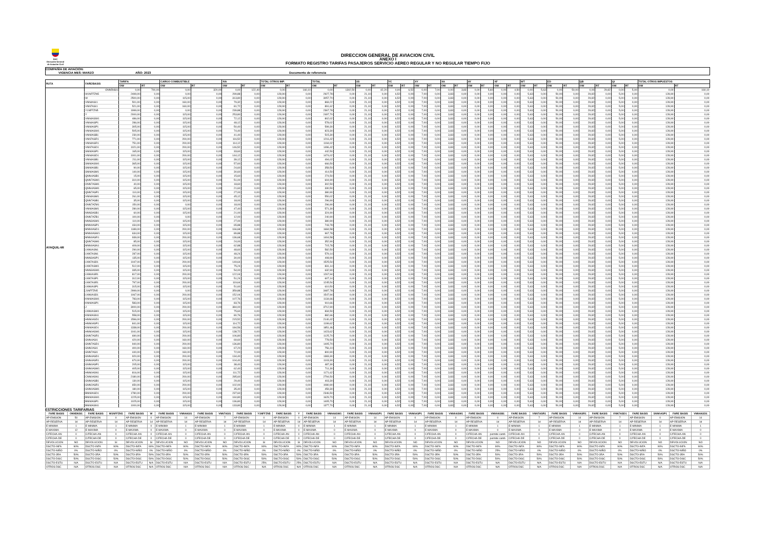DAC
Dirección General
de Aviación Civil
DIRECCION GENERAL DE AVIACION CIVIL
ANEXO I
FORMATO REGISTRO TARIFAS PASAJEROS SERVICIO AEREO REGULAR Y NO REGULAR TIEMPO FIJO
COMPAÑÍA DE AVIACION:
VIGENCIA MES: MARZO AÑO: 2023 Documento de referencia
| RUTA | FARE/BASIS | TARIFA | | CARGO COMBUSTIBLE | | IVA | | TOTAL OTROS IMP. | | TOTAL | | US | | YC | | XY | | XA | | AY | | XF | | WT | | ED | | QB | | QI | | TOTAL OTROS IMPUESTOS | |
| --- | --- | --- | --- | --- | --- | --- | --- | --- | --- | --- | --- | --- | --- | --- | --- | --- | --- | --- | --- | --- | --- | --- | --- | --- | --- | --- | --- | --- | --- | --- | --- | --- | --- |
| | | OW | RT | OW | RT | OW | RT | OW | RT | OW | RT | OW | RT | OW | RT | OW | RT | OW | RT | OW | RT | OW | RT | OW | RT | OW | RT | OW | RT | OW | RT | OW | RT |
| AYAQUIL-MI | ONN5NSI1 | 0,00 | 700,00 | 0,00 | 320,00 | 0,00 | 122,40 | 0,00 | 160,10 | 0,00 | 1302,50 | 0,00 | 42,20 | 0,00 | 6,52 | 0,00 | 7,00 | 0,00 | 3,83 | 0,00 | 5,60 | 0,00 | 4,50 | 0,00 | 5,63 | 0,00 | 50,00 | 0,00 | 29,82 | 0,00 | 5,00 | 0,00 | 160,10 |
| | W1NFFZN5 | 2499,00 | 0,00 | 0,00 | 0,00 | 299,88 | 0,00 | 128,90 | 0,00 | 2927,78 | 0,00 | 21,10 | 0,00 | 6,52 | 0,00 | 7,00 | 0,00 | 3,83 | 0,00 | 0,00 | 0,00 | 0,00 | 0,00 | 5,63 | 0,00 | 50,00 | 0,00 | 29,82 | 0,00 | 5,00 | 0,00 | 128,90 | 0,00 |
| | W | 2500,00 | 0,00 | 115,00 | 0,00 | 313,80 | 0,00 | 128,90 | 0,00 | 3057,70 | 0,00 | 21,10 | 0,00 | 6,52 | 0,00 | 7,00 | 0,00 | 3,83 | 0,00 | 0,00 | 0,00 | 0,00 | 0,00 | 5,63 | 0,00 | 50,00 | 0,00 | 29,82 | 0,00 | 5,00 | 0,00 | 128,90 | 0,00 |
| | VNN4ASI1 | 501,00 | 0,00 | 160,00 | 0,00 | 79,32 | 0,00 | 128,90 | 0,00 | 869,22 | 0,00 | 21,10 | 0,00 | 6,52 | 0,00 | 7,00 | 0,00 | 3,83 | 0,00 | 0,00 | 0,00 | 0,00 | 0,00 | 5,63 | 0,00 | 50,00 | 0,00 | 29,82 | 0,00 | 5,00 | 0,00 | 128,90 | 0,00 |
| | VNN7ASI1 | 521,00 | 0,00 | 160,00 | 0,00 | 81,72 | 0,00 | 128,90 | 0,00 | 891,62 | 0,00 | 21,10 | 0,00 | 6,52 | 0,00 | 7,00 | 0,00 | 3,83 | 0,00 | 0,00 | 0,00 | 0,00 | 0,00 | 5,63 | 0,00 | 50,00 | 0,00 | 29,82 | 0,00 | 5,00 | 0,00 | 128,90 | 0,00 |
| | Y1NFFZN5 | 1999,00 | 0,00 | 0,00 | 0,00 | 239,88 | 0,00 | 128,90 | 0,00 | 2367,78 | 0,00 | 21,10 | 0,00 | 6,52 | 0,00 | 7,00 | 0,00 | 3,83 | 0,00 | 0,00 | 0,00 | 0,00 | 0,00 | 5,63 | 0,00 | 50,00 | 0,00 | 29,82 | 0,00 | 5,00 | 0,00 | 128,90 | 0,00 |
| | Y | 2000,00 | 0,00 | 115,00 | 0,00 | 253,80 | 0,00 | 128,90 | 0,00 | 2497,70 | 0,00 | 21,10 | 0,00 | 6,52 | 0,00 | 7,00 | 0,00 | 3,83 | 0,00 | 0,00 | 0,00 | 0,00 | 0,00 | 5,63 | 0,00 | 50,00 | 0,00 | 29,82 | 0,00 | 5,00 | 0,00 | 128,90 | 0,00 |
| | VNN4ASW1 | 486,00 | 0,00 | 115,00 | 0,00 | 72,12 | 0,00 | 128,90 | 0,00 | 802,02 | 0,00 | 21,10 | 0,00 | 6,52 | 0,00 | 7,00 | 0,00 | 3,83 | 0,00 | 0,00 | 0,00 | 0,00 | 0,00 | 5,63 | 0,00 | 50,00 | 0,00 | 29,82 | 0,00 | 5,00 | 0,00 | 128,90 | 0,00 |
| | VNN4ASP1 | 286,00 | 0,00 | 115,00 | 0,00 | 48,12 | 0,00 | 128,90 | 0,00 | 578,02 | 0,00 | 21,10 | 0,00 | 6,52 | 0,00 | 7,00 | 0,00 | 3,83 | 0,00 | 0,00 | 0,00 | 0,00 | 0,00 | 5,63 | 0,00 | 50,00 | 0,00 | 29,82 | 0,00 | 5,00 | 0,00 | 128,90 | 0,00 |
| | VNN0ASP1 | 305,00 | 0,00 | 115,00 | 0,00 | 50,40 | 0,00 | 128,90 | 0,00 | 599,30 | 0,00 | 21,10 | 0,00 | 6,52 | 0,00 | 7,00 | 0,00 | 3,83 | 0,00 | 0,00 | 0,00 | 0,00 | 0,00 | 5,63 | 0,00 | 50,00 | 0,00 | 29,82 | 0,00 | 5,00 | 0,00 | 128,90 | 0,00 |
| | VNN0ASW1 | 505,00 | 0,00 | 115,00 | 0,00 | 74,40 | 0,00 | 128,90 | 0,00 | 823,30 | 0,00 | 21,10 | 0,00 | 6,52 | 0,00 | 7,00 | 0,00 | 3,83 | 0,00 | 0,00 | 0,00 | 0,00 | 0,00 | 5,63 | 0,00 | 50,00 | 0,00 | 29,82 | 0,00 | 5,00 | 0,00 | 128,90 | 0,00 |
| | VNN0ASB1 | 230,00 | 0,00 | 115,00 | 0,00 | 41,40 | 0,00 | 128,90 | 0,00 | 515,30 | 0,00 | 21,10 | 0,00 | 6,52 | 0,00 | 7,00 | 0,00 | 3,83 | 0,00 | 0,00 | 0,00 | 0,00 | 0,00 | 5,63 | 0,00 | 50,00 | 0,00 | 29,82 | 0,00 | 5,00 | 0,00 | 128,90 | 0,00 |
| | VNN7ASR1 | 771,00 | 0,00 | 200,00 | 0,00 | 116,52 | 0,00 | 128,90 | 0,00 | 1216,42 | 0,00 | 21,10 | 0,00 | 6,52 | 0,00 | 7,00 | 0,00 | 3,83 | 0,00 | 0,00 | 0,00 | 0,00 | 0,00 | 5,63 | 0,00 | 50,00 | 0,00 | 29,82 | 0,00 | 5,00 | 0,00 | 128,90 | 0,00 |
| | VNN4ASR1 | 751,00 | 0,00 | 200,00 | 0,00 | 114,12 | 0,00 | 128,90 | 0,00 | 1194,02 | 0,00 | 21,10 | 0,00 | 6,52 | 0,00 | 7,00 | 0,00 | 3,83 | 0,00 | 0,00 | 0,00 | 0,00 | 0,00 | 5,63 | 0,00 | 50,00 | 0,00 | 29,82 | 0,00 | 5,00 | 0,00 | 128,90 | 0,00 |
| | VNN7ASD1 | 1021,00 | 0,00 | 200,00 | 0,00 | 146,52 | 0,00 | 128,90 | 0,00 | 1496,42 | 0,00 | 21,10 | 0,00 | 6,52 | 0,00 | 7,00 | 0,00 | 3,83 | 0,00 | 0,00 | 0,00 | 0,00 | 0,00 | 5,63 | 0,00 | 50,00 | 0,00 | 29,82 | 0,00 | 5,00 | 0,00 | 128,90 | 0,00 |
| | SNN0ASP1 | 165,00 | 0,00 | 115,00 | 0,00 | 33,60 | 0,00 | 128,90 | 0,00 | 442,50 | 0,00 | 21,10 | 0,00 | 6,52 | 0,00 | 7,00 | 0,00 | 3,83 | 0,00 | 0,00 | 0,00 | 0,00 | 0,00 | 5,63 | 0,00 | 50,00 | 0,00 | 29,82 | 0,00 | 5,00 | 0,00 | 128,90 | 0,00 |
| | VNN4ASD1 | 1001,00 | 0,00 | 200,00 | 0,00 | 144,12 | 0,00 | 128,90 | 0,00 | 1474,02 | 0,00 | 21,10 | 0,00 | 6,52 | 0,00 | 7,00 | 0,00 | 3,83 | 0,00 | 0,00 | 0,00 | 0,00 | 0,00 | 5,63 | 0,00 | 50,00 | 0,00 | 29,82 | 0,00 | 5,00 | 0,00 | 128,90 | 0,00 |
| | VNN4ASB1 | 211,00 | 0,00 | 115,00 | 0,00 | 39,12 | 0,00 | 128,90 | 0,00 | 494,02 | 0,00 | 21,10 | 0,00 | 6,52 | 0,00 | 7,00 | 0,00 | 3,83 | 0,00 | 0,00 | 0,00 | 0,00 | 0,00 | 5,63 | 0,00 | 50,00 | 0,00 | 29,82 | 0,00 | 5,00 | 0,00 | 128,90 | 0,00 |
| | SNN0ASW1 | 365,00 | 0,00 | 115,00 | 0,00 | 57,60 | 0,00 | 128,90 | 0,00 | 666,50 | 0,00 | 21,10 | 0,00 | 6,52 | 0,00 | 7,00 | 0,00 | 3,83 | 0,00 | 0,00 | 0,00 | 0,00 | 0,00 | 5,63 | 0,00 | 50,00 | 0,00 | 29,82 | 0,00 | 5,00 | 0,00 | 128,90 | 0,00 |
| | SNN0ASB1 | 90,00 | 0,00 | 115,00 | 0,00 | 24,60 | 0,00 | 128,90 | 0,00 | 358,50 | 0,00 | 21,10 | 0,00 | 6,52 | 0,00 | 7,00 | 0,00 | 3,83 | 0,00 | 0,00 | 0,00 | 0,00 | 0,00 | 5,63 | 0,00 | 50,00 | 0,00 | 29,82 | 0,00 | 5,00 | 0,00 | 128,90 | 0,00 |
| | SNN0ASM1 | 140,00 | 0,00 | 115,00 | 0,00 | 30,60 | 0,00 | 128,90 | 0,00 | 414,50 | 0,00 | 21,10 | 0,00 | 6,52 | 0,00 | 7,00 | 0,00 | 3,83 | 0,00 | 0,00 | 0,00 | 0,00 | 0,00 | 5,63 | 0,00 | 50,00 | 0,00 | 29,82 | 0,00 | 5,00 | 0,00 | 128,90 | 0,00 |
| | QNN4ASB1 | 15,00 | 0,00 | 115,00 | 0,00 | 15,60 | 0,00 | 128,90 | 0,00 | 274,50 | 0,00 | 21,10 | 0,00 | 6,52 | 0,00 | 7,00 | 0,00 | 3,83 | 0,00 | 0,00 | 0,00 | 0,00 | 0,00 | 5,63 | 0,00 | 50,00 | 0,00 | 29,82 | 0,00 | 5,00 | 0,00 | 128,90 | 0,00 |
| | QNN7ASW1 | 310,00 | 0,00 | 115,00 | 0,00 | 51,00 | 0,00 | 128,90 | 0,00 | 604,90 | 0,00 | 21,10 | 0,00 | 6,52 | 0,00 | 7,00 | 0,00 | 3,83 | 0,00 | 0,00 | 0,00 | 0,00 | 0,00 | 5,63 | 0,00 | 50,00 | 0,00 | 29,82 | 0,00 | 5,00 | 0,00 | 128,90 | 0,00 |
| | ONN7ASM1 | 40,00 | 0,00 | 115,00 | 0,00 | 18,60 | 0,00 | 128,90 | 0,00 | 302,50 | 0,00 | 21,10 | 0,00 | 6,52 | 0,00 | 7,00 | 0,00 | 3,83 | 0,00 | 0,00 | 0,00 | 0,00 | 0,00 | 5,63 | 0,00 | 50,00 | 0,00 | 29,82 | 0,00 | 5,00 | 0,00 | 128,90 | 0,00 |
| | QNN4ASM1 | 65,00 | 0,00 | 115,00 | 0,00 | 21,60 | 0,00 | 128,90 | 0,00 | 330,50 | 0,00 | 21,10 | 0,00 | 6,52 | 0,00 | 7,00 | 0,00 | 3,83 | 0,00 | 0,00 | 0,00 | 0,00 | 0,00 | 5,63 | 0,00 | 50,00 | 0,00 | 29,82 | 0,00 | 5,00 | 0,00 | 128,90 | 0,00 |
| | QNN7ASP1 | 110,00 | 0,00 | 115,00 | 0,00 | 27,00 | 0,00 | 128,90 | 0,00 | 380,90 | 0,00 | 21,10 | 0,00 | 6,52 | 0,00 | 7,00 | 0,00 | 3,83 | 0,00 | 0,00 | 0,00 | 0,00 | 0,00 | 5,63 | 0,00 | 50,00 | 0,00 | 29,82 | 0,00 | 5,00 | 0,00 | 128,90 | 0,00 |
| | VNN4ASM1 | 261,00 | 0,00 | 115,00 | 0,00 | 45,12 | 0,00 | 128,90 | 0,00 | 550,02 | 0,00 | 21,10 | 0,00 | 6,52 | 0,00 | 7,00 | 0,00 | 3,83 | 0,00 | 0,00 | 0,00 | 0,00 | 0,00 | 5,63 | 0,00 | 50,00 | 0,00 | 29,82 | 0,00 | 5,00 | 0,00 | 128,90 | 0,00 |
| | QNN7ASB1 | 35,00 | 0,00 | 115,00 | 0,00 | 18,00 | 0,00 | 128,90 | 0,00 | 296,90 | 0,00 | 21,10 | 0,00 | 6,52 | 0,00 | 7,00 | 0,00 | 3,83 | 0,00 | 0,00 | 0,00 | 0,00 | 0,00 | 5,63 | 0,00 | 50,00 | 0,00 | 29,82 | 0,00 | 5,00 | 0,00 | 128,90 | 0,00 |
| | ONN7AZM1 | 150,00 | 0,00 | 0,00 | 0,00 | 18,00 | 0,00 | 128,90 | 0,00 | 296,90 | 0,00 | 21,10 | 0,00 | 6,52 | 0,00 | 7,00 | 0,00 | 3,83 | 0,00 | 0,00 | 0,00 | 0,00 | 0,00 | 5,63 | 0,00 | 50,00 | 0,00 | 29,82 | 0,00 | 5,00 | 0,00 | 128,90 | 0,00 |
| | VNN0ASM1 | 280,00 | 0,00 | 115,00 | 0,00 | 47,40 | 0,00 | 128,90 | 0,00 | 571,30 | 0,00 | 21,10 | 0,00 | 6,52 | 0,00 | 7,00 | 0,00 | 3,83 | 0,00 | 0,00 | 0,00 | 0,00 | 0,00 | 5,63 | 0,00 | 50,00 | 0,00 | 29,82 | 0,00 | 5,00 | 0,00 | 128,90 | 0,00 |
| | NNN3ASB1 | 60,00 | 0,00 | 115,00 | 0,00 | 21,00 | 0,00 | 128,90 | 0,00 | 324,90 | 0,00 | 21,10 | 0,00 | 6,52 | 0,00 | 7,00 | 0,00 | 3,83 | 0,00 | 0,00 | 0,00 | 0,00 | 0,00 | 5,63 | 0,00 | 50,00 | 0,00 | 29,82 | 0,00 | 5,00 | 0,00 | 128,90 | 0,00 |
| | ONN7AZB1 | 100,00 | 0,00 | 0,00 | 0,00 | 12,00 | 0,00 | 128,90 | 0,00 | 240,90 | 0,00 | 21,10 | 0,00 | 6,52 | 0,00 | 7,00 | 0,00 | 3,83 | 0,00 | 0,00 | 0,00 | 0,00 | 0,00 | 5,63 | 0,00 | 50,00 | 0,00 | 29,82 | 0,00 | 5,00 | 0,00 | 128,90 | 0,00 |
| | NNN3ASM1 | 110,00 | 0,00 | 115,00 | 0,00 | 27,00 | 0,00 | 128,90 | 0,00 | 380,90 | 0,00 | 21,10 | 0,00 | 6,52 | 0,00 | 7,00 | 0,00 | 3,83 | 0,00 | 0,00 | 0,00 | 0,00 | 0,00 | 5,63 | 0,00 | 50,00 | 0,00 | 29,82 | 0,00 | 5,00 | 0,00 | 128,90 | 0,00 |
| | MNN0ASP1 | 434,00 | 0,00 | 115,00 | 0,00 | 65,88 | 0,00 | 128,90 | 0,00 | 743,78 | 0,00 | 21,10 | 0,00 | 6,52 | 0,00 | 7,00 | 0,00 | 3,83 | 0,00 | 0,00 | 0,00 | 0,00 | 0,00 | 5,63 | 0,00 | 50,00 | 0,00 | 29,82 | 0,00 | 5,00 | 0,00 | 128,90 | 0,00 |
| | MNN0ASD1 | 1189,00 | 0,00 | 200,00 | 0,00 | 166,68 | 0,00 | 128,90 | 0,00 | 1684,58 | 0,00 | 21,10 | 0,00 | 6,52 | 0,00 | 7,00 | 0,00 | 3,83 | 0,00 | 0,00 | 0,00 | 0,00 | 0,00 | 5,63 | 0,00 | 50,00 | 0,00 | 29,82 | 0,00 | 5,00 | 0,00 | 128,90 | 0,00 |
| | MNN0ASW1 | 634,00 | 0,00 | 115,00 | 0,00 | 89,88 | 0,00 | 128,90 | 0,00 | 967,78 | 0,00 | 21,10 | 0,00 | 6,52 | 0,00 | 7,00 | 0,00 | 3,83 | 0,00 | 0,00 | 0,00 | 0,00 | 0,00 | 5,63 | 0,00 | 50,00 | 0,00 | 29,82 | 0,00 | 5,00 | 0,00 | 128,90 | 0,00 |
| | MNN0ASR1 | 939,00 | 0,00 | 200,00 | 0,00 | 136,68 | 0,00 | 128,90 | 0,00 | 1404,58 | 0,00 | 21,10 | 0,00 | 6,52 | 0,00 | 7,00 | 0,00 | 3,83 | 0,00 | 0,00 | 0,00 | 0,00 | 0,00 | 5,63 | 0,00 | 50,00 | 0,00 | 29,82 | 0,00 | 5,00 | 0,00 | 128,90 | 0,00 |
| | QNN7ASM1 | 85,00 | 0,00 | 115,00 | 0,00 | 24,00 | 0,00 | 128,90 | 0,00 | 352,90 | 0,00 | 21,10 | 0,00 | 6,52 | 0,00 | 7,00 | 0,00 | 3,83 | 0,00 | 0,00 | 0,00 | 0,00 | 0,00 | 5,63 | 0,00 | 50,00 | 0,00 | 29,82 | 0,00 | 5,00 | 0,00 | 128,90 | 0,00 |
| | MNN0ASN1 | 409,00 | 0,00 | 115,00 | 0,00 | 62,88 | 0,00 | 128,90 | 0,00 | 715,78 | 0,00 | 21,10 | 0,00 | 6,52 | 0,00 | 7,00 | 0,00 | 3,83 | 0,00 | 0,00 | 0,00 | 0,00 | 0,00 | 5,63 | 0,00 | 50,00 | 0,00 | 29,82 | 0,00 | 5,00 | 0,00 | 128,90 | 0,00 |
| | LNN0ASN1 | 290,00 | 0,00 | 115,00 | 0,00 | 48,60 | 0,00 | 128,90 | 0,00 | 582,50 | 0,00 | 21,10 | 0,00 | 6,52 | 0,00 | 7,00 | 0,00 | 3,83 | 0,00 | 0,00 | 0,00 | 0,00 | 0,00 | 5,63 | 0,00 | 50,00 | 0,00 | 29,82 | 0,00 | 5,00 | 0,00 | 128,90 | 0,00 |
| | LNN7ASN1 | 287,00 | 0,00 | 115,00 | 0,00 | 48,24 | 0,00 | 128,90 | 0,00 | 579,14 | 0,00 | 21,10 | 0,00 | 6,52 | 0,00 | 7,00 | 0,00 | 3,83 | 0,00 | 0,00 | 0,00 | 0,00 | 0,00 | 5,63 | 0,00 | 50,00 | 0,00 | 29,82 | 0,00 | 5,00 | 0,00 | 128,90 | 0,00 |
| | NNN3ASP1 | 135,00 | 0,00 | 115,00 | 0,00 | 30,00 | 0,00 | 128,90 | 0,00 | 408,90 | 0,00 | 21,10 | 0,00 | 6,52 | 0,00 | 7,00 | 0,00 | 3,83 | 0,00 | 0,00 | 0,00 | 0,00 | 0,00 | 5,63 | 0,00 | 50,00 | 0,00 | 29,82 | 0,00 | 5,00 | 0,00 | 128,90 | 0,00 |
| | LNN7ASD1 | 1047,00 | 0,00 | 200,00 | 0,00 | 149,64 | 0,00 | 128,90 | 0,00 | 1525,54 | 0,00 | 21,10 | 0,00 | 6,52 | 0,00 | 7,00 | 0,00 | 3,83 | 0,00 | 0,00 | 0,00 | 0,00 | 0,00 | 5,63 | 0,00 | 50,00 | 0,00 | 29,82 | 0,00 | 5,00 | 0,00 | 128,90 | 0,00 |
| | LNN7ASW1 | 512,00 | 0,00 | 115,00 | 0,00 | 75,24 | 0,00 | 128,90 | 0,00 | 831,14 | 0,00 | 21,10 | 0,00 | 6,52 | 0,00 | 7,00 | 0,00 | 3,83 | 0,00 | 0,00 | 0,00 | 0,00 | 0,00 | 5,63 | 0,00 | 50,00 | 0,00 | 29,82 | 0,00 | 5,00 | 0,00 | 128,90 | 0,00 |
| | NNN3ASW1 | 335,00 | 0,00 | 115,00 | 0,00 | 54,00 | 0,00 | 128,90 | 0,00 | 632,90 | 0,00 | 21,10 | 0,00 | 6,52 | 0,00 | 7,00 | 0,00 | 3,83 | 0,00 | 0,00 | 0,00 | 0,00 | 0,00 | 5,63 | 0,00 | 50,00 | 0,00 | 29,82 | 0,00 | 5,00 | 0,00 | 128,90 | 0,00 |
| | LNN0ASR1 | 817,00 | 0,00 | 200,00 | 0,00 | 122,04 | 0,00 | 128,90 | 0,00 | 1267,94 | 0,00 | 21,10 | 0,00 | 6,52 | 0,00 | 7,00 | 0,00 | 3,83 | 0,00 | 0,00 | 0,00 | 0,00 | 0,00 | 5,63 | 0,00 | 50,00 | 0,00 | 29,82 | 0,00 | 5,00 | 0,00 | 128,90 | 0,00 |
| | LNN7ASP1 | 312,00 | 0,00 | 115,00 | 0,00 | 51,24 | 0,00 | 128,90 | 0,00 | 607,14 | 0,00 | 21,10 | 0,00 | 6,52 | 0,00 | 7,00 | 0,00 | 3,83 | 0,00 | 0,00 | 0,00 | 0,00 | 0,00 | 5,63 | 0,00 | 50,00 | 0,00 | 29,82 | 0,00 | 5,00 | 0,00 | 128,90 | 0,00 |
| | LNN7ASR1 | 797,00 | 0,00 | 200,00 | 0,00 | 119,64 | 0,00 | 128,90 | 0,00 | 1245,54 | 0,00 | 21,10 | 0,00 | 6,52 | 0,00 | 7,00 | 0,00 | 3,83 | 0,00 | 0,00 | 0,00 | 0,00 | 0,00 | 5,63 | 0,00 | 50,00 | 0,00 | 29,82 | 0,00 | 5,00 | 0,00 | 128,90 | 0,00 |
| | LNN0ASP1 | 315,00 | 0,00 | 115,00 | 0,00 | 51,60 | 0,00 | 128,90 | 0,00 | 610,50 | 0,00 | 21,10 | 0,00 | 6,52 | 0,00 | 7,00 | 0,00 | 3,83 | 0,00 | 0,00 | 0,00 | 0,00 | 0,00 | 5,63 | 0,00 | 50,00 | 0,00 | 29,82 | 0,00 | 5,00 | 0,00 | 128,90 | 0,00 |
| | J1NFFZN5 | 2999,00 | 0,00 | 0,00 | 0,00 | 359,88 | 0,00 | 128,90 | 0,00 | 3487,78 | 0,00 | 21,10 | 0,00 | 6,52 | 0,00 | 7,00 | 0,00 | 3,83 | 0,00 | 0,00 | 0,00 | 0,00 | 0,00 | 5,63 | 0,00 | 50,00 | 0,00 | 29,82 | 0,00 | 5,00 | 0,00 | 128,90 | 0,00 |
| | LNN0ASD1 | 1067,00 | 0,00 | 200,00 | 0,00 | 152,04 | 0,00 | 128,90 | 0,00 | 1547,94 | 0,00 | 21,10 | 0,00 | 6,52 | 0,00 | 7,00 | 0,00 | 3,83 | 0,00 | 0,00 | 0,00 | 0,00 | 0,00 | 5,63 | 0,00 | 50,00 | 0,00 | 29,82 | 0,00 | 5,00 | 0,00 | 128,90 | 0,00 |
| | KNN0ASW1 | 783,00 | 0,00 | 115,00 | 0,00 | 107,76 | 0,00 | 128,90 | 0,00 | 1134,66 | 0,00 | 21,10 | 0,00 | 6,52 | 0,00 | 7,00 | 0,00 | 3,83 | 0,00 | 0,00 | 0,00 | 0,00 | 0,00 | 5,63 | 0,00 | 50,00 | 0,00 | 29,82 | 0,00 | 5,00 | 0,00 | 128,90 | 0,00 |
| | KNN0ASP1 | 583,00 | 0,00 | 115,00 | 0,00 | 83,76 | 0,00 | 128,90 | 0,00 | 910,66 | 0,00 | 21,10 | 0,00 | 6,52 | 0,00 | 7,00 | 0,00 | 3,83 | 0,00 | 0,00 | 0,00 | 0,00 | 0,00 | 5,63 | 0,00 | 50,00 | 0,00 | 29,82 | 0,00 | 5,00 | 0,00 | 128,90 | 0,00 |
| | J | 3000,00 | 0,00 | 200,00 | 0,00 | 384,00 | 0,00 | 128,90 | 0,00 | 3712,90 | 0,00 | 21,10 | 0,00 | 6,52 | 0,00 | 7,00 | 0,00 | 3,83 | 0,00 | 0,00 | 0,00 | 0,00 | 0,00 | 5,63 | 0,00 | 50,00 | 0,00 | 29,82 | 0,00 | 5,00 | 0,00 | 128,90 | 0,00 |
| | LNN0ASW1 | 515,00 | 0,00 | 115,00 | 0,00 | 75,60 | 0,00 | 128,90 | 0,00 | 834,50 | 0,00 | 21,10 | 0,00 | 6,52 | 0,00 | 7,00 | 0,00 | 3,83 | 0,00 | 0,00 | 0,00 | 0,00 | 0,00 | 5,63 | 0,00 | 50,00 | 0,00 | 29,82 | 0,00 | 5,00 | 0,00 | 128,90 | 0,00 |
| | KNN0ASN1 | 558,00 | 0,00 | 115,00 | 0,00 | 80,76 | 0,00 | 128,90 | 0,00 | 882,66 | 0,00 | 21,10 | 0,00 | 6,52 | 0,00 | 7,00 | 0,00 | 3,83 | 0,00 | 0,00 | 0,00 | 0,00 | 0,00 | 5,63 | 0,00 | 50,00 | 0,00 | 29,82 | 0,00 | 5,00 | 0,00 | 128,90 | 0,00 |
| | HNN0ASD1 | 1596,00 | 0,00 | 200,00 | 0,00 | 215,52 | 0,00 | 128,90 | 0,00 | 2140,42 | 0,00 | 21,10 | 0,00 | 6,52 | 0,00 | 7,00 | 0,00 | 3,83 | 0,00 | 0,00 | 0,00 | 0,00 | 0,00 | 5,63 | 0,00 | 50,00 | 0,00 | 29,82 | 0,00 | 5,00 | 0,00 | 128,90 | 0,00 |
| | HNN0ASP1 | 841,00 | 0,00 | 115,00 | 0,00 | 114,72 | 0,00 | 128,90 | 0,00 | 1199,62 | 0,00 | 21,10 | 0,00 | 6,52 | 0,00 | 7,00 | 0,00 | 3,83 | 0,00 | 0,00 | 0,00 | 0,00 | 0,00 | 5,63 | 0,00 | 50,00 | 0,00 | 29,82 | 0,00 | 5,00 | 0,00 | 128,90 | 0,00 |
| | KNN0ASD1 | 1338,00 | 0,00 | 200,00 | 0,00 | 184,56 | 0,00 | 128,90 | 0,00 | 1851,46 | 0,00 | 21,10 | 0,00 | 6,52 | 0,00 | 7,00 | 0,00 | 3,83 | 0,00 | 0,00 | 0,00 | 0,00 | 0,00 | 5,63 | 0,00 | 50,00 | 0,00 | 29,82 | 0,00 | 5,00 | 0,00 | 128,90 | 0,00 |
| | HNN0ASW1 | 1041,00 | 0,00 | 115,00 | 0,00 | 138,72 | 0,00 | 128,90 | 0,00 | 1423,62 | 0,00 | 21,10 | 0,00 | 6,52 | 0,00 | 7,00 | 0,00 | 3,83 | 0,00 | 0,00 | 0,00 | 0,00 | 0,00 | 5,63 | 0,00 | 50,00 | 0,00 | 29,82 | 0,00 | 5,00 | 0,00 | 128,90 | 0,00 |
| | GNN7ASR1 | 690,00 | 0,00 | 200,00 | 0,00 | 106,80 | 0,00 | 128,90 | 0,00 | 1125,70 | 0,00 | 21,10 | 0,00 | 6,52 | 0,00 | 7,00 | 0,00 | 3,83 | 0,00 | 0,00 | 0,00 | 0,00 | 0,00 | 5,63 | 0,00 | 50,00 | 0,00 | 29,82 | 0,00 | 5,00 | 0,00 | 128,90 | 0,00 |
| | GNN4ASI1 | 420,00 | 0,00 | 160,00 | 0,00 | 69,60 | 0,00 | 128,90 | 0,00 | 778,50 | 0,00 | 21,10 | 0,00 | 6,52 | 0,00 | 7,00 | 0,00 | 3,83 | 0,00 | 0,00 | 0,00 | 0,00 | 0,00 | 5,63 | 0,00 | 50,00 | 0,00 | 29,82 | 0,00 | 5,00 | 0,00 | 128,90 | 0,00 |
| | GNN7ASD1 | 940,00 | 0,00 | 200,00 | 0,00 | 136,80 | 0,00 | 128,90 | 0,00 | 1405,70 | 0,00 | 21,10 | 0,00 | 6,52 | 0,00 | 7,00 | 0,00 | 3,83 | 0,00 | 0,00 | 0,00 | 0,00 | 0,00 | 5,63 | 0,00 | 50,00 | 0,00 | 29,82 | 0,00 | 5,00 | 0,00 | 128,90 | 0,00 |
| | GNN2ASI1 | 400,00 | 0,00 | 160,00 | 0,00 | 67,20 | 0,00 | 128,90 | 0,00 | 756,10 | 0,00 | 21,10 | 0,00 | 6,52 | 0,00 | 7,00 | 0,00 | 3,83 | 0,00 | 0,00 | 0,00 | 0,00 | 0,00 | 5,63 | 0,00 | 50,00 | 0,00 | 29,82 | 0,00 | 5,00 | 0,00 | 128,90 | 0,00 |
| | GNN7ASI1 | 440,00 | 0,00 | 160,00 | 0,00 | 72,00 | 0,00 | 128,90 | 0,00 | 800,90 | 0,00 | 21,10 | 0,00 | 6,52 | 0,00 | 7,00 | 0,00 | 3,83 | 0,00 | 0,00 | 0,00 | 0,00 | 0,00 | 5,63 | 0,00 | 50,00 | 0,00 | 29,82 | 0,00 | 5,00 | 0,00 | 128,90 | 0,00 |
| | GNN4ASD1 | 920,00 | 0,00 | 200,00 | 0,00 | 134,40 | 0,00 | 128,90 | 0,00 | 1383,30 | 0,00 | 21,10 | 0,00 | 6,52 | 0,00 | 7,00 | 0,00 | 3,83 | 0,00 | 0,00 | 0,00 | 0,00 | 0,00 | 5,63 | 0,00 | 50,00 | 0,00 | 29,82 | 0,00 | 5,00 | 0,00 | 128,90 | 0,00 |
| | GNN4ASR1 | 670,00 | 0,00 | 200,00 | 0,00 | 104,40 | 0,00 | 128,90 | 0,00 | 1103,30 | 0,00 | 21,10 | 0,00 | 6,52 | 0,00 | 7,00 | 0,00 | 3,83 | 0,00 | 0,00 | 0,00 | 0,00 | 0,00 | 5,63 | 0,00 | 50,00 | 0,00 | 29,82 | 0,00 | 5,00 | 0,00 | 128,90 | 0,00 |
| | GNN0ASP1 | 205,00 | 0,00 | 115,00 | 0,00 | 38,40 | 0,00 | 128,90 | 0,00 | 487,30 | 0,00 | 21,10 | 0,00 | 6,52 | 0,00 | 7,00 | 0,00 | 3,83 | 0,00 | 0,00 | 0,00 | 0,00 | 0,00 | 5,63 | 0,00 | 50,00 | 0,00 | 29,82 | 0,00 | 5,00 | 0,00 | 128,90 | 0,00 |
| | GNN0ASW1 | 405,00 | 0,00 | 115,00 | 0,00 | 62,40 | 0,00 | 128,90 | 0,00 | 711,30 | 0,00 | 21,10 | 0,00 | 6,52 | 0,00 | 7,00 | 0,00 | 3,83 | 0,00 | 0,00 | 0,00 | 0,00 | 0,00 | 5,63 | 0,00 | 50,00 | 0,00 | 29,82 | 0,00 | 5,00 | 0,00 | 128,90 | 0,00 |
| | HNN0ASN1 | 816,00 | 0,00 | 115,00 | 0,00 | 111,72 | 0,00 | 128,90 | 0,00 | 1171,62 | 0,00 | 21,10 | 0,00 | 6,52 | 0,00 | 7,00 | 0,00 | 3,83 | 0,00 | 0,00 | 0,00 | 0,00 | 0,00 | 5,63 | 0,00 | 50,00 | 0,00 | 29,82 | 0,00 | 5,00 | 0,00 | 128,90 | 0,00 |
| | CNN0ASN1 | 2180,00 | 0,00 | 200,00 | 0,00 | 285,60 | 0,00 | 128,90 | 0,00 | 2794,50 | 0,00 | 21,10 | 0,00 | 6,52 | 0,00 | 7,00 | 0,00 | 3,83 | 0,00 | 0,00 | 0,00 | 0,00 | 0,00 | 5,63 | 0,00 | 50,00 | 0,00 | 29,82 | 0,00 | 5,00 | 0,00 | 128,90 | 0,00 |
| | GNN0ASB1 | 130,00 | 0,00 | 115,00 | 0,00 | 29,40 | 0,00 | 128,90 | 0,00 | 403,30 | 0,00 | 21,10 | 0,00 | 6,52 | 0,00 | 7,00 | 0,00 | 3,83 | 0,00 | 0,00 | 0,00 | 0,00 | 0,00 | 5,63 | 0,00 | 50,00 | 0,00 | 29,82 | 0,00 | 5,00 | 0,00 | 128,90 | 0,00 |
| | GNN2ASR1 | 650,00 | 0,00 | 200,00 | 0,00 | 102,00 | 0,00 | 128,90 | 0,00 | 1080,90 | 0,00 | 21,10 | 0,00 | 6,52 | 0,00 | 7,00 | 0,00 | 3,83 | 0,00 | 0,00 | 0,00 | 0,00 | 0,00 | 5,63 | 0,00 | 50,00 | 0,00 | 29,82 | 0,00 | 5,00 | 0,00 | 128,90 | 0,00 |
| | GNN0ASM1 | 180,00 | 0,00 | 115,00 | 0,00 | 35,40 | 0,00 | 128,90 | 0,00 | 459,30 | 0,00 | 21,10 | 0,00 | 6,52 | 0,00 | 7,00 | 0,00 | 3,83 | 0,00 | 0,00 | 0,00 | 0,00 | 0,00 | 5,63 | 0,00 | 50,00 | 0,00 | 29,82 | 0,00 | 5,00 | 0,00 | 128,90 | 0,00 |
| | BNN0ASD1 | 1780,00 | 0,00 | 200,00 | 0,00 | 237,60 | 0,00 | 128,90 | 0,00 | 2346,50 | 0,00 | 21,10 | 0,00 | 6,52 | 0,00 | 7,00 | 0,00 | 3,83 | 0,00 | 0,00 | 0,00 | 0,00 | 0,00 | 5,63 | 0,00 | 50,00 | 0,00 | 29,82 | 0,00 | 5,00 | 0,00 | 128,90 | 0,00 |
| | BNN0ASW1 | 1225,00 | 0,00 | 115,00 | 0,00 | 160,80 | 0,00 | 128,90 | 0,00 | 1629,70 | 0,00 | 21,10 | 0,00 | 6,52 | 0,00 | 7,00 | 0,00 | 3,83 | 0,00 | 0,00 | 0,00 | 0,00 | 0,00 | 5,63 | 0,00 | 50,00 | 0,00 | 29,82 | 0,00 | 5,00 | 0,00 | 128,90 | 0,00 |
| | BNN0ASP1 | 1025,00 | 0,00 | 115,00 | 0,00 | 136,80 | 0,00 | 128,90 | 0,00 | 1405,70 | 0,00 | 21,10 | 0,00 | 6,52 | 0,00 | 7,00 | 0,00 | 3,83 | 0,00 | 0,00 | 0,00 | 0,00 | 0,00 | 5,63 | 0,00 | 50,00 | 0,00 | 29,82 | 0,00 | 5,00 | 0,00 | 128,90 | 0,00 |
| | BNN0ASN1 | 1000,00 | 0,00 | 115,00 | 0,00 | 133,80 | 0,00 | 128,90 | 0,00 | 1377,70 | 0,00 | 21,10 | 0,00 | 6,52 | 0,00 | 7,00 | 0,00 | 3,83 | 0,00 | 0,00 | 0,00 | 0,00 | 0,00 | 5,63 | 0,00 | 50,00 | 0,00 | 29,82 | 0,00 | 5,00 | 0,00 | 128,90 | 0,00 |
ESTRICCIONES TARIFARIAS
| FARE BASIS | ONN5NSI1 | FARE BASIS | W1NFFZN5 | FARE BASIS | W | FARE BASIS | VNN4ASI1 | FARE BASIS | VNN7ASI1 | FARE BASIS | Y1NFFZN5 | FARE BASIS | Y | FARE BASIS | VNN4ASW1 | FARE BASIS | VNN4ASP1 | FARE BASIS | VNN0ASP1 | FARE BASIS | VNN0ASW1 | FARE BASIS | VNN0ASB1 | FARE BASIS | VNN7ASR1 | FARE BASIS | VNN4ASR1 | FARE BASIS | VNN7ASD1 | FARE BASIS | SNN0ASP1 | FARE BASIS | VNN4ASD1 |
| --- | --- | --- | --- | --- | --- | --- | --- | --- | --- | --- | --- | --- | --- | --- | --- | --- | --- | --- | --- | --- | --- | --- | --- | --- | --- | --- | --- | --- | --- | --- | --- | --- | --- |
| AP-EMISION | 50 | AP-EMISION | 0 | AP-EMISION | 0 | AP-EMISION | 14 | AP-EMISION | 7 | AP-EMISION | 0 | AP-EMISION | 0 | AP-EMISION | 14 | AP-EMISION | 14 | AP-EMISION | 0 | AP-EMISION | 0 | AP-EMISION | 0 | AP-EMISION | 7 | AP-EMISION | 14 | AP-EMISION | 7 | AP-EMISION | 0 | AP-EMISION | 14 |
| AP-RESERVA | 1d | AP-RESERVA | 1d | AP-RESERVA | 1d | AP-RESERVA | 1d | AP-RESERVA | 1d | AP-RESERVA | 1d | AP-RESERVA | 1d | AP-RESERVA | 1d | AP-RESERVA | 1d | AP-RESERVA | 1d | AP-RESERVA | 1d | AP-RESERVA | 1d | AP-RESERVA | 1d | AP-RESERVA | 1d | AP-RESERVA | 1d | AP-RESERVA | 1d | AP-RESERVA | 1d |
| E-MINIMA | 1 | E-MINIMA | 1 | E-MINIMA | 0 | E-MINIMA | 1 | E-MINIMA | 1 | E-MINIMA | 1 | E-MINIMA | 0 | E-MINIMA | 1 | E-MINIMA | 1 | E-MINIMA | 1 | E-MINIMA | 1 | E-MINIMA | 1 | E-MINIMA | 1 | E-MINIMA | 1 | E-MINIMA | 1 | E-MINIMA | 1 | E-MINIMA | 1 |
| E-MAXIMA | 12 | E-MAXIMA | 0 | E-MAXIMA | 0 | E-MAXIMA | 0 | E-MAXIMA | 0 | E-MAXIMA | 0 | E-MAXIMA | 0 | E-MAXIMA | 0 | E-MAXIMA | 0 | E-MAXIMA | 0 | E-MAXIMA | 0 | E-MAXIMA | 0 | E-MAXIMA | 0 | E-MAXIMA | 0 | E-MAXIMA | 0 | E-MAXIMA | 0 | E-MAXIMA | 0 |
| C/FECHA-AN | 0 | C/FECHA-AN | 0 | C/FECHA-AN | 0 | C/FECHA-AN | 0 | C/FECHA-AN | 0 | C/FECHA-AN | 0 | C/FECHA-AN | 0 | C/FECHA-AN | 0 | C/FECHA-AN | 0 | C/FECHA-AN | 0 | C/FECHA-AN | 0 | C/FECHA-AN | permite camb | C/FECHA-AN | 0 | C/FECHA-AN | 0 | C/FECHA-AN | 0 | C/FECHA-AN | 0 | C/FECHA-AN | 0 |
| C/FECHA-DE | 0 | C/FECHA-DE | 0 | C/FECHA-DE | 0 | C/FECHA-DE | 0 | C/FECHA-DE | 0 | C/FECHA-DE | 0 | C/FECHA-DE | 0 | C/FECHA-DE | 0 | C/FECHA-DE | 0 | C/FECHA-DE | 0 | C/FECHA-DE | 0 | C/FECHA-DE | permite camb | C/FECHA-DE | 0 | C/FECHA-DE | 0 | C/FECHA-DE | 0 | C/FECHA-DE | 0 | C/FECHA-DE | 0 |
| DEVOLUCION | NO | DEVOLUCION | SI | DEVOLUCION | SI | DEVOLUCION | NO | DEVOLUCION | NO | DEVOLUCION | SI | DEVOLUCION | SI | DEVOLUCION | NO | DEVOLUCION | NO | DEVOLUCION | NO | DEVOLUCION | NO | DEVOLUCION | NO | DEVOLUCION | NO | DEVOLUCION | NO | DEVOLUCION | NO | DEVOLUCION | NO | DEVOLUCION | NO |
| DSCTO-INFA | 90% | DSCTO-INFA | 90% | DSCTO-INFA | 90% | DSCTO-INFA | 90% | DSCTO-INFA | 90% | DSCTO-INFA | 90% | DSCTO-INFA | 90% | DSCTO-INFA | 90% | DSCTO-INFA | 90% | DSCTO-INFA | 90% | DSCTO-INFA | 90% | DSCTO-INFA | 90% | DSCTO-INFA | 90% | DSCTO-INFA | 90% | DSCTO-INFA | 90% | DSCTO-INFA | 90% | DSCTO-INFA | 90% |
| DSCTO-NIÑO | 0% | DSCTO-NIÑO | 0% | DSCTO-NIÑO | 0% | DSCTO-NIÑO | 0% | DSCTO-NIÑO | 0% | DSCTO-NIÑO | 0% | DSCTO-NIÑO | 0% | DSCTO-NIÑO | 0% | DSCTO-NIÑO | 0% | DSCTO-NIÑO | 0% | DSCTO-NIÑO | 0% | DSCTO-NIÑO | 25% | DSCTO-NIÑO | 0% | DSCTO-NIÑO | 0% | DSCTO-NIÑO | 0% | DSCTO-NIÑO | 0% | DSCTO-NIÑO | 0% |
| DSCTO-3RA | 50% | DSCTO-3RA | 50% | DSCTO-3RA | 50% | DSCTO-3RA | 50% | DSCTO-3RA | 50% | DSCTO-3RA | 50% | DSCTO-3RA | 50% | DSCTO-3RA | 50% | DSCTO-3RA | 50% | DSCTO-3RA | 50% | DSCTO-3RA | 50% | DSCTO-3RA | 50% | DSCTO-3RA | 50% | DSCTO-3RA | 50% | DSCTO-3RA | 50% | DSCTO-3RA | 50% | DSCTO-3RA | 50% |
| DSCTO-DISC | 50% | DSCTO-DISC | 50% | DSCTO-DISC | 50% | DSCTO-DISC | 50% | DSCTO-DISC | 50% | DSCTO-DISC | 50% | DSCTO-DISC | 50% | DSCTO-DISC | 50% | DSCTO-DISC | 50% | DSCTO-DISC | 50% | DSCTO-DISC | 50% | DSCTO-DISC | 50% | DSCTO-DISC | 50% | DSCTO-DISC | 50% | DSCTO-DISC | 50% | DSCTO-DISC | 50% | DSCTO-DISC | 50% |
| DSCTO-ESTU | N/A | DSCTO-ESTU | N/A | DSCTO-ESTU | N/A | DSCTO-ESTU | N/A | DSCTO-ESTU | N/A | DSCTO-ESTU | 25% | DSCTO-ESTU | 25% | DSCTO-ESTU | N/A | DSCTO-ESTU | N/A | DSCTO-ESTU | N/A | DSCTO-ESTU | N/A | DSCTO-ESTU | N/A | DSCTO-ESTU | N/A | DSCTO-ESTU | N/A | DSCTO-ESTU | N/A | DSCTO-ESTU | N/A | DSCTO-ESTU | N/A |
| OTROS DSC | N/A | OTROS DSC | N/A | OTROS DSC | N/A | OTROS DSC | N/A | OTROS DSC | N/A | OTROS DSC | N/A | OTROS DSC | N/A | OTROS DSC | N/A | OTROS DSC | N/A | OTROS DSC | N/A | OTROS DSC | N/A | OTROS DSC | N/A | OTROS DSC | N/A | OTROS DSC | N/A | OTROS DSC | N/A | OTROS DSC | N/A | OTROS DSC | N/A |